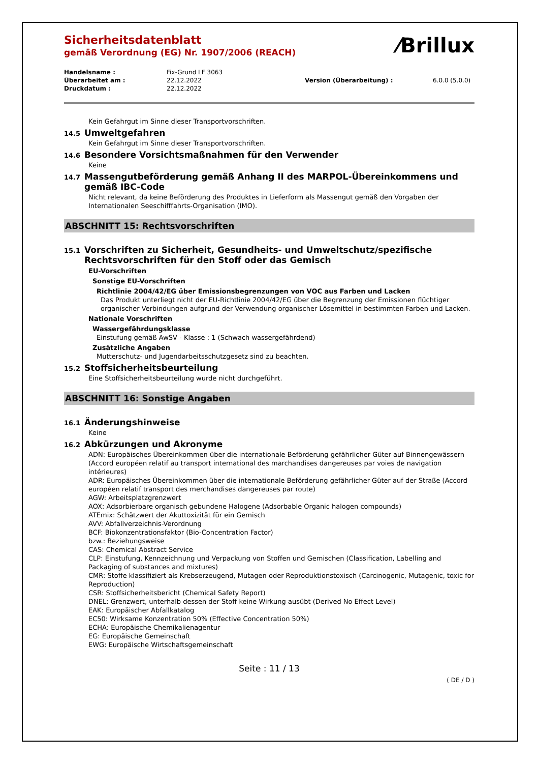⁄Brillux
Sicherheitsdatenblatt
gemäß Verordnung (EG) Nr. 1907/2006 (REACH)
Handelsname :
Fix-Grund LF 3063
Überarbeitet am :
22.12.2022
Version (Überarbeitung) :
6.0.0 (5.0.0)
Druckdatum :
22.12.2022
Kein Gefahrgut im Sinne dieser Transportvorschriften.
14.5 Umweltgefahren
Kein Gefahrgut im Sinne dieser Transportvorschriften.
14.6 Besondere Vorsichtsmaßnahmen für den Verwender
Keine
14.7 Massengutbeförderung gemäß Anhang II des MARPOL-Übereinkommens und gemäß IBC-Code
Nicht relevant, da keine Beförderung des Produktes in Lieferform als Massengut gemäß den Vorgaben der Internationalen Seeschifffahrts-Organisation (IMO).
ABSCHNITT 15: Rechtsvorschriften
15.1 Vorschriften zu Sicherheit, Gesundheits- und Umweltschutz/spezifische Rechtsvorschriften für den Stoff oder das Gemisch
EU-Vorschriften
Sonstige EU-Vorschriften
Richtlinie 2004/42/EG über Emissionsbegrenzungen von VOC aus Farben und Lacken
Das Produkt unterliegt nicht der EU-Richtlinie 2004/42/EG über die Begrenzung der Emissionen flüchtiger organischer Verbindungen aufgrund der Verwendung organischer Lösemittel in bestimmten Farben und Lacken.
Nationale Vorschriften
Wassergefährdungsklasse
Einstufung gemäß AwSV - Klasse : 1 (Schwach wassergefährdend)
Zusätzliche Angaben
Mutterschutz- und Jugendarbeitsschutzgesetz sind zu beachten.
15.2 Stoffsicherheitsbeurteilung
Eine Stoffsicherheitsbeurteilung wurde nicht durchgeführt.
ABSCHNITT 16: Sonstige Angaben
16.1 Änderungshinweise
Keine
16.2 Abkürzungen und Akronyme
ADN: Europäisches Übereinkommen über die internationale Beförderung gefährlicher Güter auf Binnengewässern (Accord européen relatif au transport international des marchandises dangereuses par voies de navigation intérieures)
ADR: Europäisches Übereinkommen über die internationale Beförderung gefährlicher Güter auf der Straße (Accord européen relatif transport des merchandises dangereuses par route)
AGW: Arbeitsplatzgrenzwert
AOX: Adsorbierbare organisch gebundene Halogene (Adsorbable Organic halogen compounds)
ATEmix: Schätzwert der Akuttoxizität für ein Gemisch
AVV: Abfallverzeichnis-Verordnung
BCF: Biokonzentrationsfaktor (Bio-Concentration Factor)
bzw.: Beziehungsweise
CAS: Chemical Abstract Service
CLP: Einstufung, Kennzeichnung und Verpackung von Stoffen und Gemischen (Classification, Labelling and Packaging of substances and mixtures)
CMR: Stoffe klassifiziert als Krebserzeugend, Mutagen oder Reproduktionstoxisch (Carcinogenic, Mutagenic, toxic for Reproduction)
CSR: Stoffsicherheitsbericht (Chemical Safety Report)
DNEL: Grenzwert, unterhalb dessen der Stoff keine Wirkung ausübt (Derived No Effect Level)
EAK: Europäischer Abfallkatalog
EC50: Wirksame Konzentration 50% (Effective Concentration 50%)
ECHA: Europäische Chemikalienagentur
EG: Europäische Gemeinschaft
EWG: Europäische Wirtschaftsgemeinschaft
Seite : 11 / 13
( DE / D )